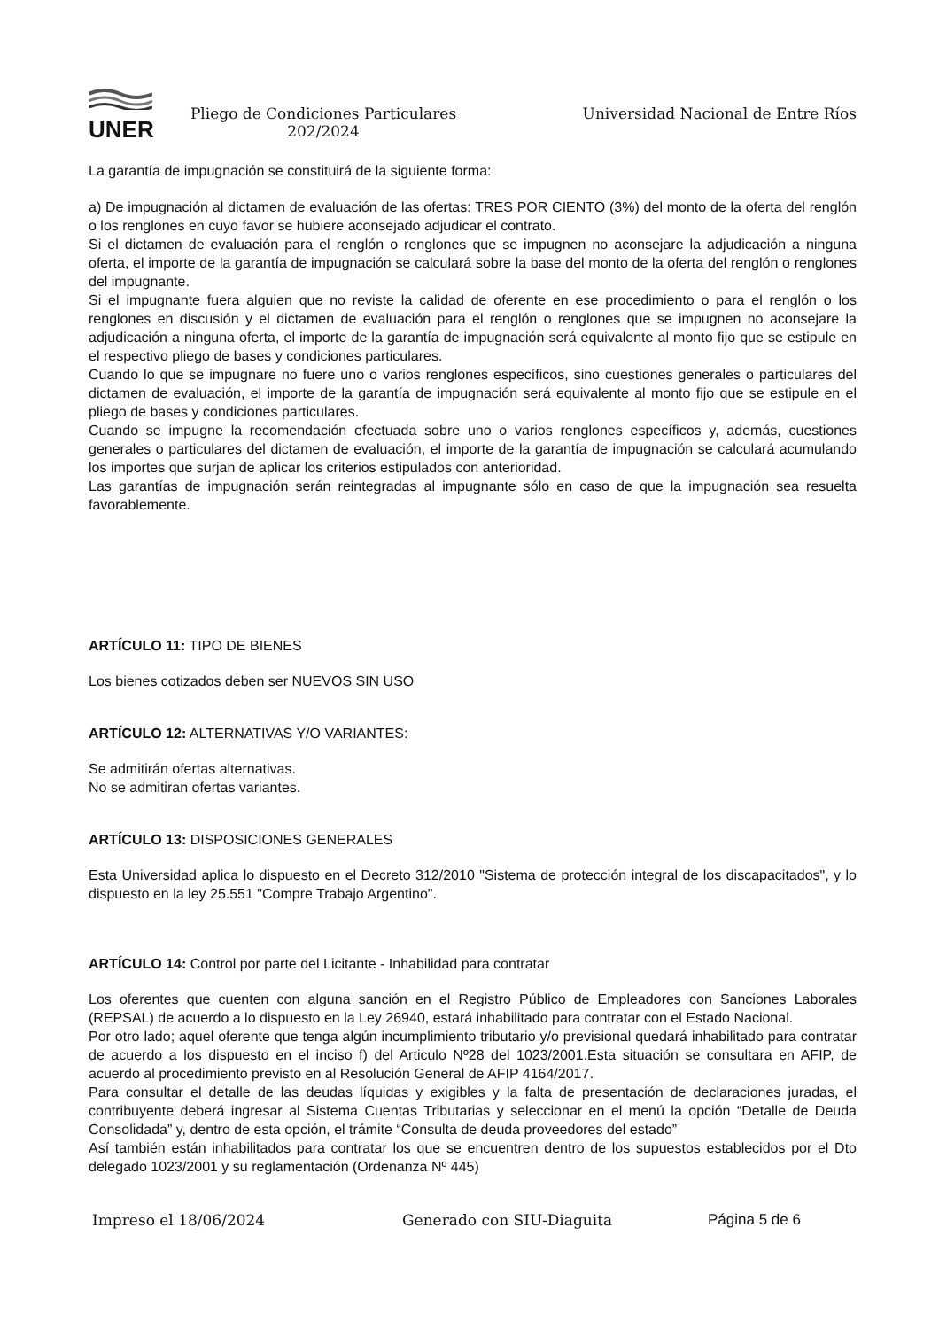UNER
Pliego de Condiciones Particulares 202/2024
Universidad Nacional de Entre Ríos
La garantía de impugnación se constituirá de la siguiente forma:
a) De impugnación al dictamen de evaluación de las ofertas: TRES POR CIENTO (3%) del monto de la oferta del renglón o los renglones en cuyo favor se hubiere aconsejado adjudicar el contrato.
Si el dictamen de evaluación para el renglón o renglones que se impugnen no aconsejare la adjudicación a ninguna oferta, el importe de la garantía de impugnación se calculará sobre la base del monto de la oferta del renglón o renglones del impugnante.
Si el impugnante fuera alguien que no reviste la calidad de oferente en ese procedimiento o para el renglón o los renglones en discusión y el dictamen de evaluación para el renglón o renglones que se impugnen no aconsejare la adjudicación a ninguna oferta, el importe de la garantía de impugnación será equivalente al monto fijo que se estipule en el respectivo pliego de bases y condiciones particulares.
Cuando lo que se impugnare no fuere uno o varios renglones específicos, sino cuestiones generales o particulares del dictamen de evaluación, el importe de la garantía de impugnación será equivalente al monto fijo que se estipule en el pliego de bases y condiciones particulares.
Cuando se impugne la recomendación efectuada sobre uno o varios renglones específicos y, además, cuestiones generales o particulares del dictamen de evaluación, el importe de la garantía de impugnación se calculará acumulando los importes que surjan de aplicar los criterios estipulados con anterioridad.
Las garantías de impugnación serán reintegradas al impugnante sólo en caso de que la impugnación sea resuelta favorablemente.
ARTÍCULO 11: TIPO DE BIENES
Los bienes cotizados deben ser NUEVOS SIN USO
ARTÍCULO 12: ALTERNATIVAS Y/O VARIANTES:
Se admitirán ofertas alternativas.
No se admitiran ofertas variantes.
ARTÍCULO 13: DISPOSICIONES GENERALES
Esta Universidad aplica lo dispuesto en el Decreto 312/2010 "Sistema de protección integral de los discapacitados", y lo dispuesto en la ley 25.551 "Compre Trabajo Argentino".
ARTÍCULO 14: Control por parte del Licitante - Inhabilidad para contratar
Los oferentes que cuenten con alguna sanción en el Registro Público de Empleadores con Sanciones Laborales (REPSAL) de acuerdo a lo dispuesto en la Ley 26940, estará inhabilitado para contratar con el Estado Nacional.
Por otro lado; aquel oferente que tenga algún incumplimiento tributario y/o previsional quedará inhabilitado para contratar de acuerdo a los dispuesto en el inciso f) del Articulo Nº28 del 1023/2001.Esta situación se consultara en AFIP, de acuerdo al procedimiento previsto en al Resolución General de AFIP 4164/2017.
Para consultar el detalle de las deudas líquidas y exigibles y la falta de presentación de declaraciones juradas, el contribuyente deberá ingresar al Sistema Cuentas Tributarias y seleccionar en el menú la opción “Detalle de Deuda Consolidada” y, dentro de esta opción, el trámite “Consulta de deuda proveedores del estado”
Así también están inhabilitados para contratar los que se encuentren dentro de los supuestos establecidos por el Dto delegado 1023/2001 y su reglamentación (Ordenanza Nº 445)
Impreso el 18/06/2024 Generado con SIU-Diaguita Página 5 de 6